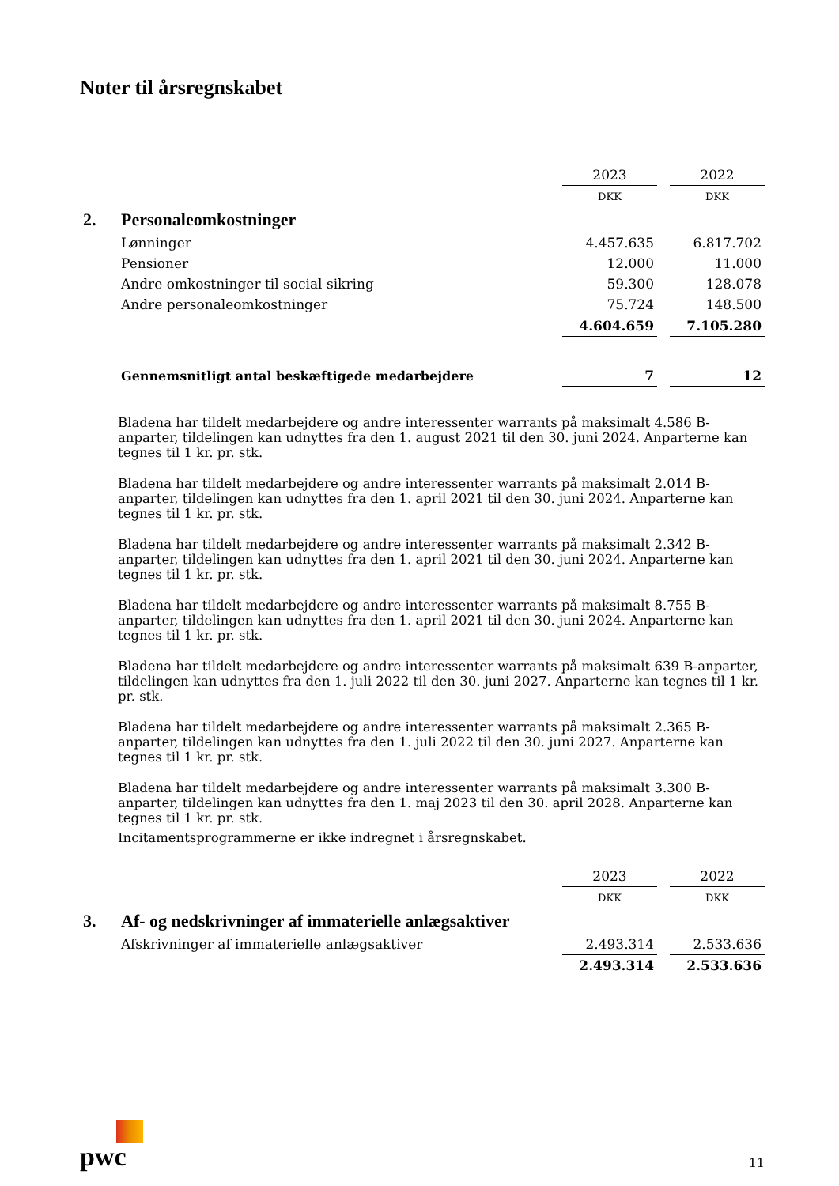Noter til årsregnskabet
| | | 2023 | | 2022 |
| | | DKK | | DKK |
| 2. | Personaleomkostninger | | | |
| | Lønninger | 4.457.635 | | 6.817.702 |
| | Pensioner | 12.000 | | 11.000 |
| | Andre omkostninger til social sikring | 59.300 | | 128.078 |
| | Andre personaleomkostninger | 75.724 | | 148.500 |
| | | 4.604.659 | | 7.105.280 |
| | Gennemsnitligt antal beskæftigede medarbejdere | 7 | | 12 |
Bladena har tildelt medarbejdere og andre interessenter warrants på maksimalt 4.586 B-anparter, tildelingen kan udnyttes fra den 1. august 2021 til den 30. juni 2024. Anparterne kan tegnes til 1 kr. pr. stk.
Bladena har tildelt medarbejdere og andre interessenter warrants på maksimalt 2.014 B-anparter, tildelingen kan udnyttes fra den 1. april 2021 til den 30. juni 2024. Anparterne kan tegnes til 1 kr. pr. stk.
Bladena har tildelt medarbejdere og andre interessenter warrants på maksimalt 2.342 B-anparter, tildelingen kan udnyttes fra den 1. april 2021 til den 30. juni 2024. Anparterne kan tegnes til 1 kr. pr. stk.
Bladena har tildelt medarbejdere og andre interessenter warrants på maksimalt 8.755 B-anparter, tildelingen kan udnyttes fra den 1. april 2021 til den 30. juni 2024. Anparterne kan tegnes til 1 kr. pr. stk.
Bladena har tildelt medarbejdere og andre interessenter warrants på maksimalt 639 B-anparter, tildelingen kan udnyttes fra den 1. juli 2022 til den 30. juni 2027. Anparterne kan tegnes til 1 kr. pr. stk.
Bladena har tildelt medarbejdere og andre interessenter warrants på maksimalt 2.365 B-anparter, tildelingen kan udnyttes fra den 1. juli 2022 til den 30. juni 2027. Anparterne kan tegnes til 1 kr. pr. stk.
Bladena har tildelt medarbejdere og andre interessenter warrants på maksimalt 3.300 B-anparter, tildelingen kan udnyttes fra den 1. maj 2023 til den 30. april 2028. Anparterne kan tegnes til 1 kr. pr. stk.
Incitamentsprogrammerne er ikke indregnet i årsregnskabet.
| | | 2023 | | 2022 |
| | | DKK | | DKK |
| 3. | Af- og nedskrivninger af immaterielle anlægsaktiver | | | |
| | Afskrivninger af immaterielle anlægsaktiver | 2.493.314 | | 2.533.636 |
| | | 2.493.314 | | 2.533.636 |
pwc
11